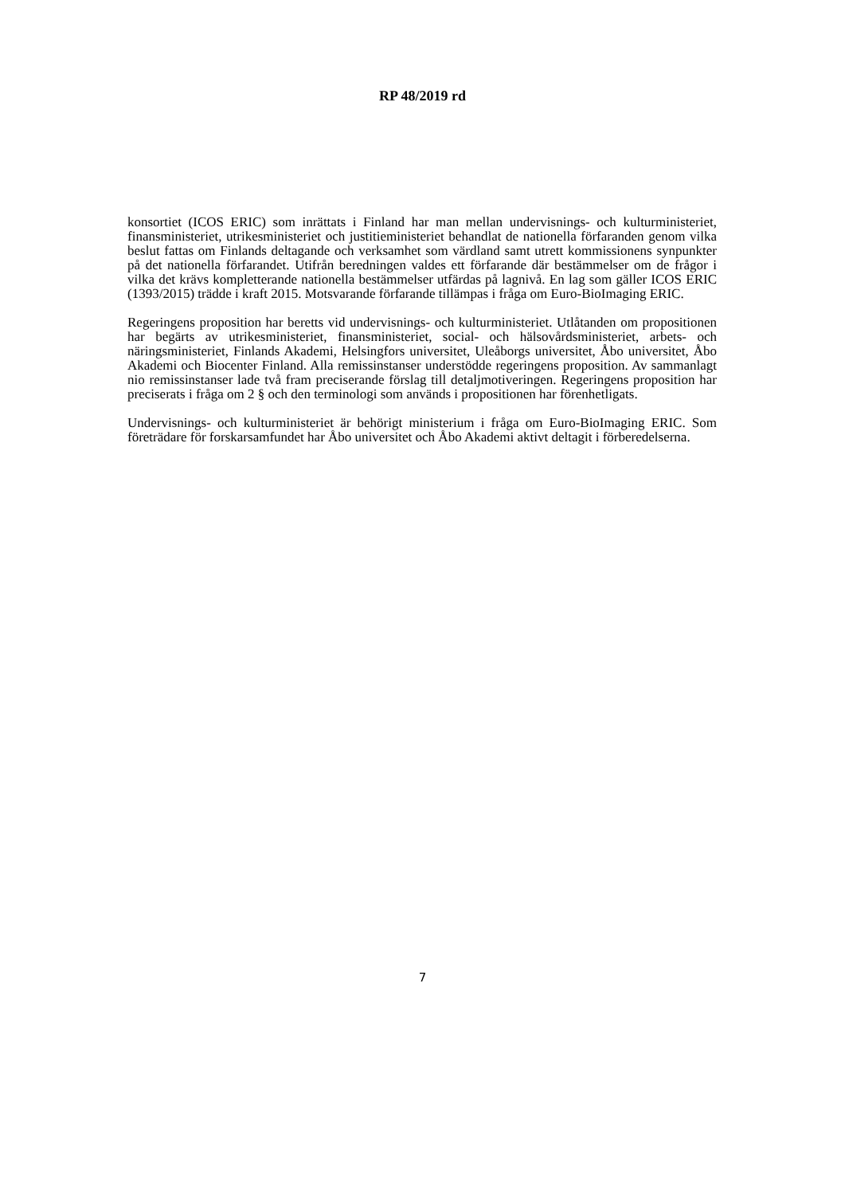RP 48/2019 rd
konsortiet (ICOS ERIC) som inrättats i Finland har man mellan undervisnings- och kulturministeriet, finansministeriet, utrikesministeriet och justitieministeriet behandlat de nationella förfaranden genom vilka beslut fattas om Finlands deltagande och verksamhet som värdland samt utrett kommissionens synpunkter på det nationella förfarandet. Utifrån beredningen valdes ett förfarande där bestämmelser om de frågor i vilka det krävs kompletterande nationella bestämmelser utfärdas på lagnivå. En lag som gäller ICOS ERIC (1393/2015) trädde i kraft 2015. Motsvarande förfarande tillämpas i fråga om Euro-BioImaging ERIC.
Regeringens proposition har beretts vid undervisnings- och kulturministeriet. Utlåtanden om propositionen har begärts av utrikesministeriet, finansministeriet, social- och hälsovårdsministeriet, arbets- och näringsministeriet, Finlands Akademi, Helsingfors universitet, Uleåborgs universitet, Åbo universitet, Åbo Akademi och Biocenter Finland. Alla remissinstanser understödde regeringens proposition. Av sammanlagt nio remissinstanser lade två fram preciserande förslag till detaljmotiveringen. Regeringens proposition har preciserats i fråga om 2 § och den terminologi som används i propositionen har förenhetligats.
Undervisnings- och kulturministeriet är behörigt ministerium i fråga om Euro-BioImaging ERIC. Som företrädare för forskarsamfundet har Åbo universitet och Åbo Akademi aktivt deltagit i förberedelserna.
7